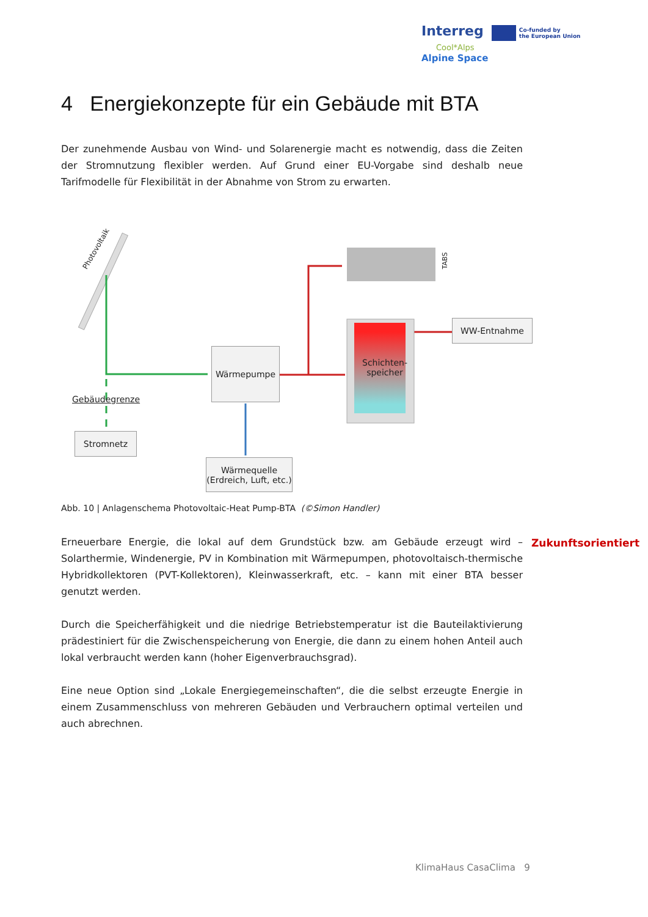Interreg Co-funded by
the European Union Cool*Alps
Alpine Space
4 Energiekonzepte für ein Gebäude mit BTA
Der zunehmende Ausbau von Wind- und Solarenergie macht es notwendig, dass die Zeiten der Stromnutzung flexibler werden. Auf Grund einer EU-Vorgabe sind deshalb neue Tarifmodelle für Flexibilität in der Abnahme von Strom zu erwarten.
Photovoltaik
TABS
WW-Entnahme
Wärmepumpe
Schichten-
speicher
Gebäudegrenze
Stromnetz
Wärmequelle
(Erdreich, Luft, etc.)
Abb. 10 | Anlagenschema Photovoltaic-Heat Pump-BTA (©Simon Handler)
Erneuerbare Energie, die lokal auf dem Grundstück bzw. am Gebäude erzeugt wird – Solarthermie, Windenergie, PV in Kombination mit Wärmepumpen, photovoltaisch-thermische Hybridkollektoren (PVT-Kollektoren), Kleinwasserkraft, etc. – kann mit einer BTA besser genutzt werden.
Zukunftsorientiert
Durch die Speicherfähigkeit und die niedrige Betriebstemperatur ist die Bauteilaktivierung prädestiniert für die Zwischenspeicherung von Energie, die dann zu einem hohen Anteil auch lokal verbraucht werden kann (hoher Eigenverbrauchsgrad).
Eine neue Option sind „Lokale Energiegemeinschaften“, die die selbst erzeugte Energie in einem Zusammenschluss von mehreren Gebäuden und Verbrauchern optimal verteilen und auch abrechnen.
KlimaHaus CasaClima 9